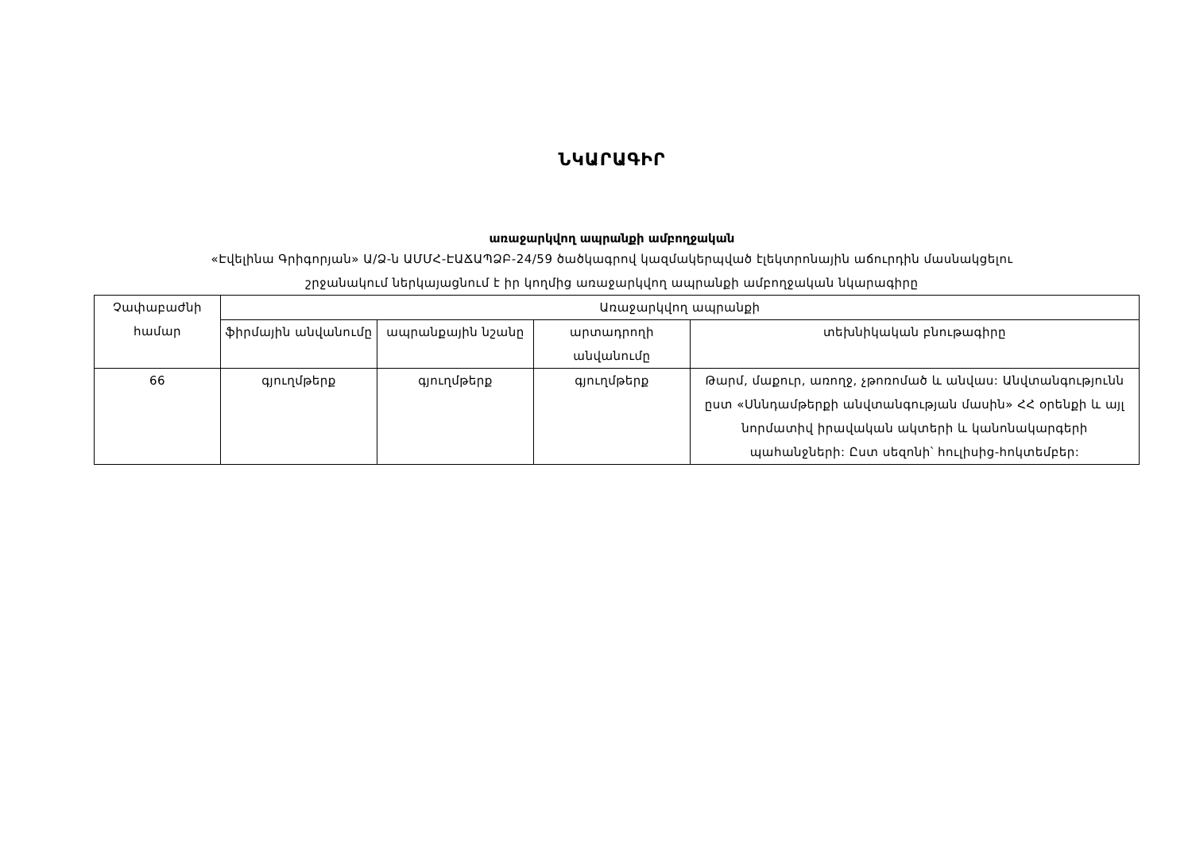ՆԿԱՐԱԳԻՐ
առաջարկվող ապրանքի ամբողջական
«Էվելինա Գրիգորյան» Ա/Ձ-ն ԱՄՄՀ-ԷԱՃԱՊՁԲ-24/59 ծածկագրով կազմակերպված էլեկտրոնային աճուրդին մասնակցելու
շրջանակում ներկայացնում է իր կողմից առաջարկվող ապրանքի ամբողջական նկարագիրը
| Չափաբաժնի համար | Առաջարկվող ապրանքի | | | |
| | ֆիրմային անվանումը | ապրանքային նշանը | արտադրողի անվանումը | տեխնիկական բնութագիրը |
| 66 | գյուղմթերք | գյուղմթերք | գյուղմթերք | Թարմ, մաքուր, առողջ, չթոռոմած և անվաս: Անվտանգությունն ըստ «Սննդամթերքի անվտանգության մասին» ՀՀ օրենքի և այլ նորմատիվ իրավական ակտերի և կանոնակարգերի պահանջների: Ըստ սեզոնի՝ հուլիսից-հոկտեմբեր: |